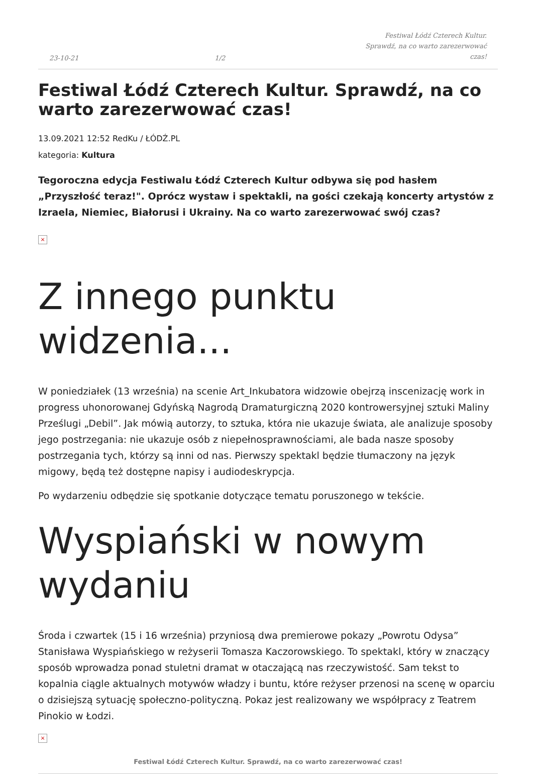23-10-21 1/2 Festiwal Łódź Czterech Kultur. Sprawdź, na co warto zarezerwować czas!
Festiwal Łódź Czterech Kultur. Sprawdź, na co warto zarezerwować czas!
13.09.2021 12:52 RedKu / ŁÓDŹ.PL
kategoria: Kultura
Tegoroczna edycja Festiwalu Łódź Czterech Kultur odbywa się pod hasłem „Przyszłość teraz!". Oprócz wystaw i spektakli, na gości czekają koncerty artystów z Izraela, Niemiec, Białorusi i Ukrainy. Na co warto zarezerwować swój czas?
×
Z innego punktu widzenia...
W poniedziałek (13 września) na scenie Art_Inkubatora widzowie obejrzą inscenizację work in progress uhonorowanej Gdyńską Nagrodą Dramaturgiczną 2020 kontrowersyjnej sztuki Maliny Prześlugi „Debil”. Jak mówią autorzy, to sztuka, która nie ukazuje świata, ale analizuje sposoby jego postrzegania: nie ukazuje osób z niepełnosprawnościami, ale bada nasze sposoby postrzegania tych, którzy są inni od nas. Pierwszy spektakl będzie tłumaczony na język migowy, będą też dostępne napisy i audiodeskrypcja.
Po wydarzeniu odbędzie się spotkanie dotyczące tematu poruszonego w tekście.
Wyspiański w nowym wydaniu
Środa i czwartek (15 i 16 września) przyniosą dwa premierowe pokazy „Powrotu Odysa” Stanisława Wyspiańskiego w reżyserii Tomasza Kaczorowskiego. To spektakl, który w znaczący sposób wprowadza ponad stuletni dramat w otaczającą nas rzeczywistość. Sam tekst to kopalnia ciągle aktualnych motywów władzy i buntu, które reżyser przenosi na scenę w oparciu o dzisiejszą sytuację społeczno-polityczną. Pokaz jest realizowany we współpracy z Teatrem Pinokio w Łodzi.
×
Festiwal Łódź Czterech Kultur. Sprawdź, na co warto zarezerwować czas!